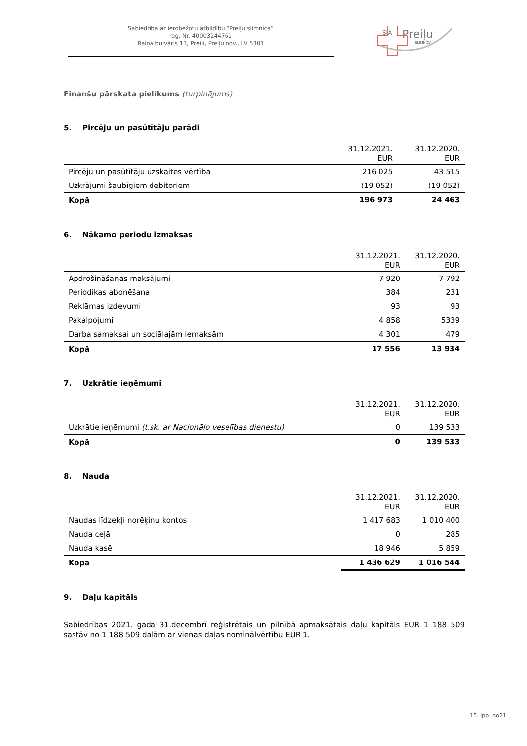Sabiedrība ar ierobežotu atbildību “Preiļu slimnīca”
reģ. Nr. 40003244761
Raiņa bulvāris 13, Preiļi, Preiļu nov., LV 5301
SIA
Preiļu
SLIMNĪCA
Finanšu pārskata pielikums (turpinājums)
5. Pircēju un pasūtītāju parādi
| | 31.12.2021. EUR | 31.12.2020. EUR |
| --- | --- | --- |
| Pircēju un pasūtītāju uzskaites vērtība | 216 025 | 43 515 |
| Uzkrājumi šaubīgiem debitoriem | (19 052) | (19 052) |
| Kopā | 196 973 | 24 463 |
6. Nākamo periodu izmaksas
| | 31.12.2021. EUR | 31.12.2020. EUR |
| --- | --- | --- |
| Apdrošināšanas maksājumi | 7 920 | 7 792 |
| Periodikas abonēšana | 384 | 231 |
| Reklāmas izdevumi | 93 | 93 |
| Pakalpojumi | 4 858 | 5339 |
| Darba samaksai un sociālajām iemaksām | 4 301 | 479 |
| Kopā | 17 556 | 13 934 |
7. Uzkrātie ieņēmumi
| | 31.12.2021. EUR | 31.12.2020. EUR |
| --- | --- | --- |
| Uzkrātie ieņēmumi (t.sk. ar Nacionālo veselības dienestu) | 0 | 139 533 |
| Kopā | 0 | 139 533 |
8. Nauda
| | 31.12.2021. EUR | 31.12.2020. EUR |
| --- | --- | --- |
| Naudas līdzekļi norēķinu kontos | 1 417 683 | 1 010 400 |
| Nauda ceļā | 0 | 285 |
| Nauda kasē | 18 946 | 5 859 |
| Kopā | 1 436 629 | 1 016 544 |
9. Daļu kapitāls
Sabiedrības 2021. gada 31.decembrī reģistrētais un pilnībā apmaksātais daļu kapitāls EUR 1 188 509 sastāv no 1 188 509 daļām ar vienas daļas nominālvērtību EUR 1.
15. lpp. no21